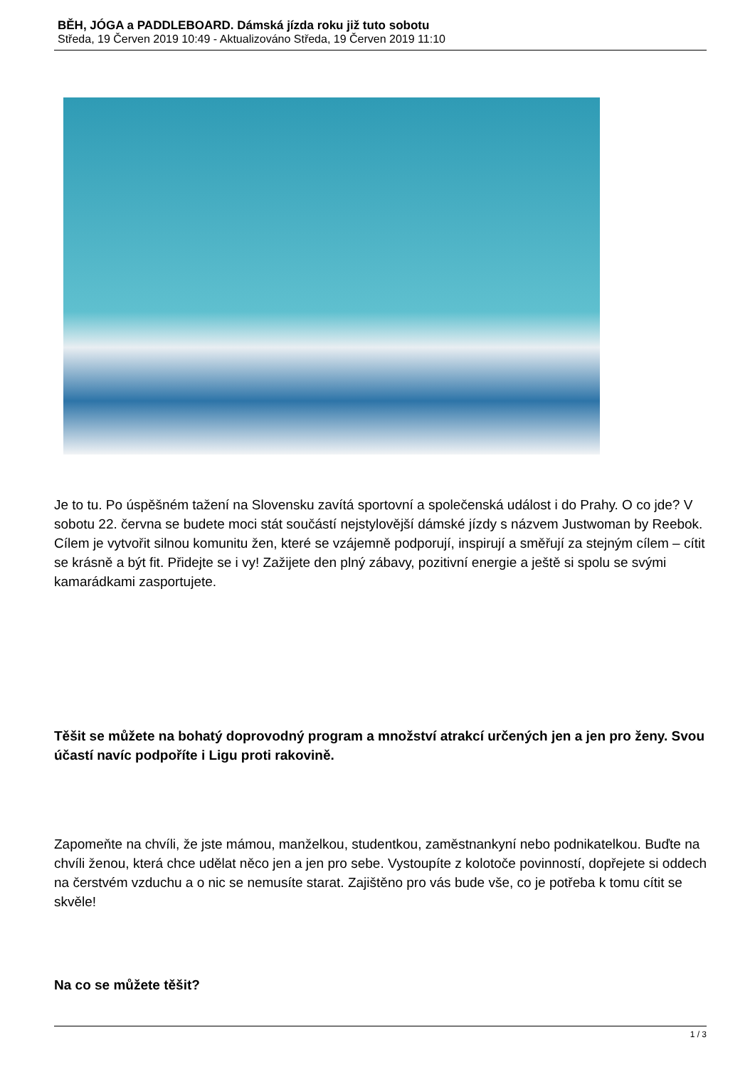BĚH, JÓGA a PADDLEBOARD. Dámská jízda roku již tuto sobotu
Středa, 19 Červen 2019 10:49 - Aktualizováno Středa, 19 Červen 2019 11:10
Je to tu. Po úspěšném tažení na Slovensku zavítá sportovní a společenská událost i do Prahy. O co jde? V sobotu 22. června se budete moci stát součástí nejstylovější dámské jízdy s názvem Justwoman by Reebok. Cílem je vytvořit silnou komunitu žen, které se vzájemně podporují, inspirují a směřují za stejným cílem – cítit se krásně a být fit. Přidejte se i vy! Zažijete den plný zábavy, pozitivní energie a ještě si spolu se svými kamarádkami zasportujete.
Těšit se můžete na bohatý doprovodný program a množství atrakcí určených jen a jen pro ženy. Svou účastí navíc podpoříte i Ligu proti rakovině.
Zapomeňte na chvíli, že jste mámou, manželkou, studentkou, zaměstnankyní nebo podnikatelkou. Buďte na chvíli ženou, která chce udělat něco jen a jen pro sebe. Vystoupíte z kolotoče povinností, dopřejete si oddech na čerstvém vzduchu a o nic se nemusíte starat. Zajištěno pro vás bude vše, co je potřeba k tomu cítit se skvěle!
Na co se můžete těšit?
1 / 3